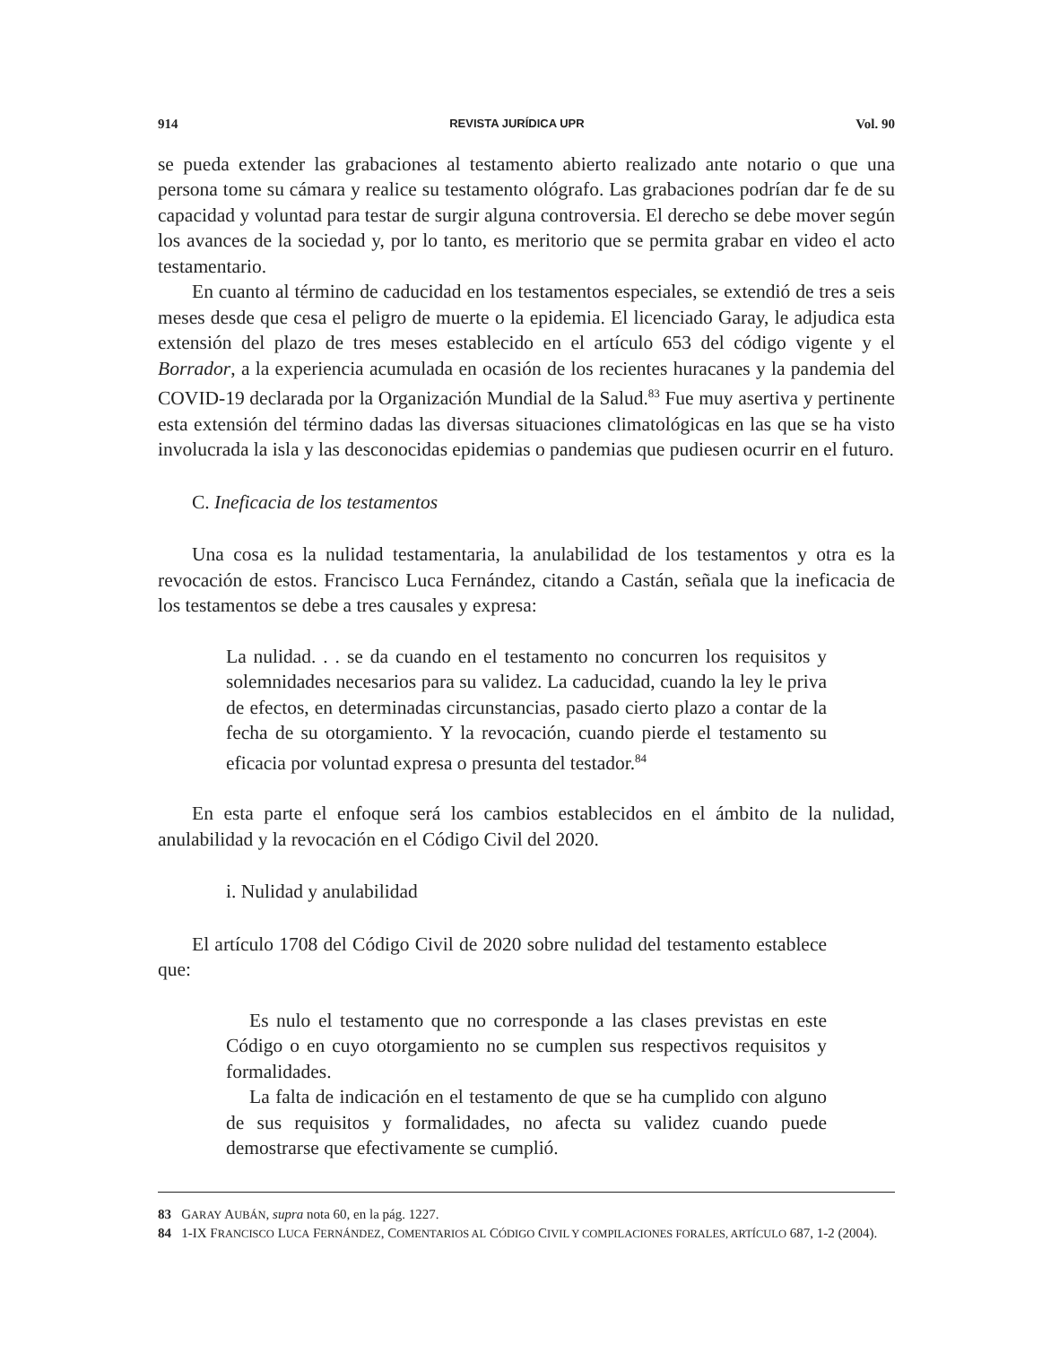914 REVISTA JURÍDICA UPR Vol. 90
se pueda extender las grabaciones al testamento abierto realizado ante notario o que una persona tome su cámara y realice su testamento ológrafo. Las grabaciones podrían dar fe de su capacidad y voluntad para testar de surgir alguna controversia. El derecho se debe mover según los avances de la sociedad y, por lo tanto, es meritorio que se permita grabar en video el acto testamentario.
En cuanto al término de caducidad en los testamentos especiales, se extendió de tres a seis meses desde que cesa el peligro de muerte o la epidemia. El licenciado Garay, le adjudica esta extensión del plazo de tres meses establecido en el artículo 653 del código vigente y el Borrador, a la experiencia acumulada en ocasión de los recientes huracanes y la pandemia del COVID-19 declarada por la Organización Mundial de la Salud.<sup>83</sup> Fue muy asertiva y pertinente esta extensión del término dadas las diversas situaciones climatológicas en las que se ha visto involucrada la isla y las desconocidas epidemias o pandemias que pudiesen ocurrir en el futuro.
C. Ineficacia de los testamentos
Una cosa es la nulidad testamentaria, la anulabilidad de los testamentos y otra es la revocación de estos. Francisco Luca Fernández, citando a Castán, señala que la ineficacia de los testamentos se debe a tres causales y expresa:
La nulidad. . . se da cuando en el testamento no concurren los requisitos y solemnidades necesarios para su validez. La caducidad, cuando la ley le priva de efectos, en determinadas circunstancias, pasado cierto plazo a contar de la fecha de su otorgamiento. Y la revocación, cuando pierde el testamento su eficacia por voluntad expresa o presunta del testador.<sup>84</sup>
En esta parte el enfoque será los cambios establecidos en el ámbito de la nulidad, anulabilidad y la revocación en el Código Civil del 2020.
i. Nulidad y anulabilidad
El artículo 1708 del Código Civil de 2020 sobre nulidad del testamento establece que:
Es nulo el testamento que no corresponde a las clases previstas en este Código o en cuyo otorgamiento no se cumplen sus respectivos requisitos y formalidades.
La falta de indicación en el testamento de que se ha cumplido con alguno de sus requisitos y formalidades, no afecta su validez cuando puede demostrarse que efectivamente se cumplió.
83 GARAY AUBÁN, supra nota 60, en la pág. 1227.
84 1-IX FRANCISCO LUCA FERNÁNDEZ, COMENTARIOS AL CÓDIGO CIVIL Y COMPILACIONES FORALES, ARTÍCULO 687, 1-2 (2004).